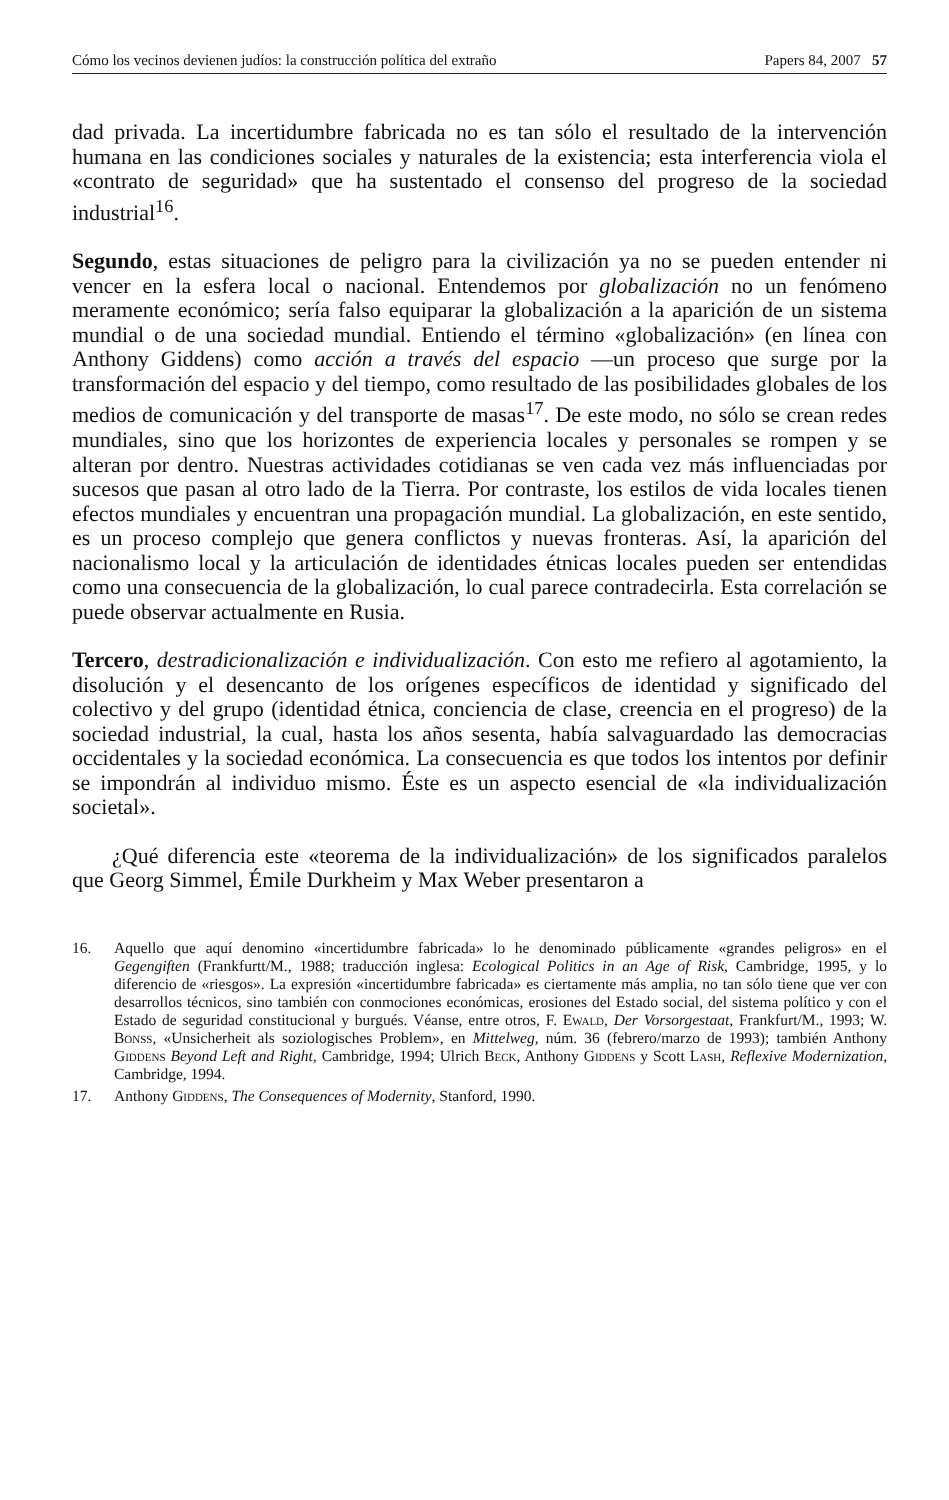Cómo los vecinos devienen judíos: la construcción política del extraño Papers 84, 2007 57
dad privada. La incertidumbre fabricada no es tan sólo el resultado de la intervención humana en las condiciones sociales y naturales de la existencia; esta interferencia viola el «contrato de seguridad» que ha sustentado el consenso del progreso de la sociedad industrial<sup>16</sup>.
Segundo, estas situaciones de peligro para la civilización ya no se pueden entender ni vencer en la esfera local o nacional. Entendemos por globalización no un fenómeno meramente económico; sería falso equiparar la globalización a la aparición de un sistema mundial o de una sociedad mundial. Entiendo el término «globalización» (en línea con Anthony Giddens) como acción a través del espacio —un proceso que surge por la transformación del espacio y del tiempo, como resultado de las posibilidades globales de los medios de comunicación y del transporte de masas<sup>17</sup>. De este modo, no sólo se crean redes mundiales, sino que los horizontes de experiencia locales y personales se rompen y se alteran por dentro. Nuestras actividades cotidianas se ven cada vez más influenciadas por sucesos que pasan al otro lado de la Tierra. Por contraste, los estilos de vida locales tienen efectos mundiales y encuentran una propagación mundial. La globalización, en este sentido, es un proceso complejo que genera conflictos y nuevas fronteras. Así, la aparición del nacionalismo local y la articulación de identidades étnicas locales pueden ser entendidas como una consecuencia de la globalización, lo cual parece contradecirla. Esta correlación se puede observar actualmente en Rusia.
Tercero, destradicionalización e individualización. Con esto me refiero al agotamiento, la disolución y el desencanto de los orígenes específicos de identidad y significado del colectivo y del grupo (identidad étnica, conciencia de clase, creencia en el progreso) de la sociedad industrial, la cual, hasta los años sesenta, había salvaguardado las democracias occidentales y la sociedad económica. La consecuencia es que todos los intentos por definir se impondrán al individuo mismo. Éste es un aspecto esencial de «la individualización societal».
¿Qué diferencia este «teorema de la individualización» de los significados paralelos que Georg Simmel, Émile Durkheim y Max Weber presentaron a
16. Aquello que aquí denomino «incertidumbre fabricada» lo he denominado públicamente «grandes peligros» en el Gegengiften (Frankfurtt/M., 1988; traducción inglesa: Ecological Politics in an Age of Risk, Cambridge, 1995, y lo diferencio de «riesgos». La expresión «incertidumbre fabricada» es ciertamente más amplia, no tan sólo tiene que ver con desarrollos técnicos, sino también con conmociones económicas, erosiones del Estado social, del sistema político y con el Estado de seguridad constitucional y burgués. Véanse, entre otros, F. Ewald, Der Vorsorgestaat, Frankfurt/M., 1993; W. Bonss, «Unsicherheit als soziologisches Problem», en Mittelweg, núm. 36 (febrero/marzo de 1993); también Anthony Giddens Beyond Left and Right, Cambridge, 1994; Ulrich Beck, Anthony Giddens y Scott Lash, Reflexive Modernization, Cambridge, 1994.
17. Anthony Giddens, The Consequences of Modernity, Stanford, 1990.